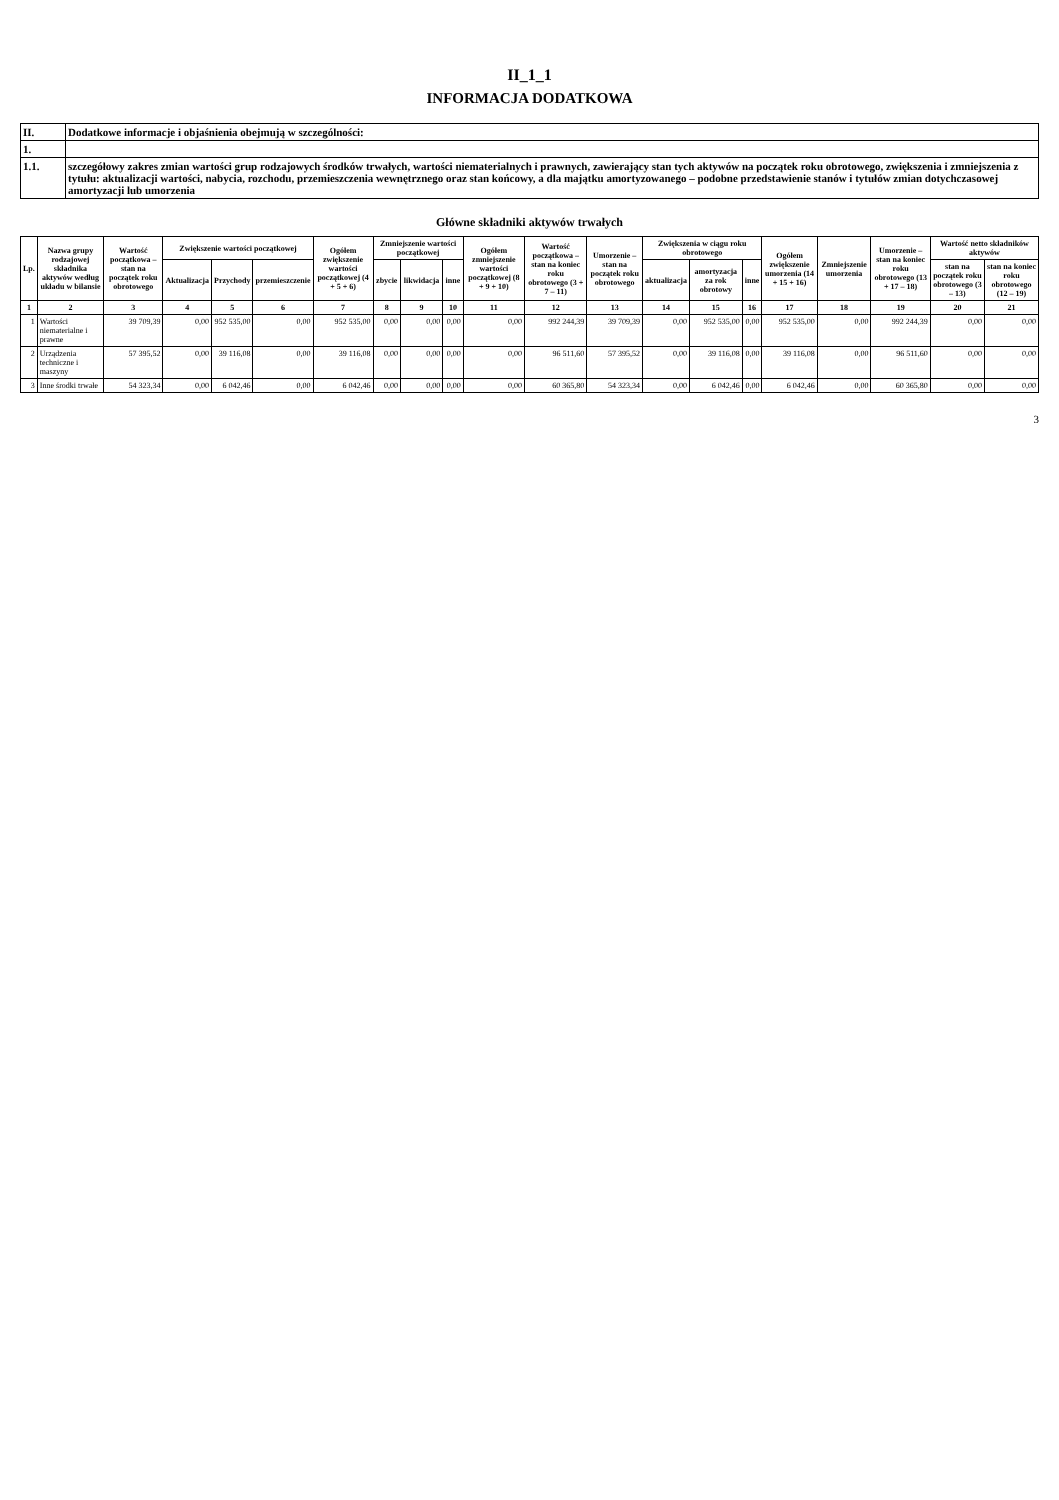II_1_1
INFORMACJA DODATKOWA
| II. | Dodatkowe informacje i objaśnienia obejmują w szczególności: |
| 1. | |
| 1.1. | szczegółowy zakres zmian wartości grup rodzajowych środków trwałych, wartości niematerialnych i prawnych, zawierający stan tych aktywów na początek roku obrotowego, zwiększenia i zmniejszenia z tytułu: aktualizacji wartości, nabycia, rozchodu, przemieszczenia wewnętrznego oraz stan końcowy, a dla majątku amortyzowanego – podobne przedstawienie stanów i tytułów zmian dotychczasowej amortyzacji lub umorzenia |
Główne składniki aktywów trwałych
| Lp. | Nazwa grupy rodzajowej składnika aktywów według układu w bilansie | Wartość początkowa – stan na początek roku obrotowego | Zwiększenie wartości początkowej | | | Ogółem zwiększenie wartości początkowej (4 + 5 + 6) | Zmniejszenie wartości początkowej | | | Ogółem zmniejszenie wartości początkowej (8 + 9 + 10) | Wartość początkowa – stan na koniec roku obrotowego (3 + 7 – 11) | Umorzenie – stan na początek roku obrotowego | Zwiększenia w ciągu roku obrotowego | | | Ogółem zwiększenie umorzenia (14 + 15 + 16) | Zmniejszenie umorzenia | Umorzenie – stan na koniec roku obrotowego (13 + 17 – 18) | Wartość netto składników aktywów | |
| --- | --- | --- | --- | --- | --- | --- | --- | --- | --- | --- | --- | --- | --- | --- | --- | --- | --- | --- | --- | --- |
| | | | Aktualizacja | Przychody | przemieszczenie | | zbycie | likwidacja | inne | | | | aktualizacja | amortyzacja za rok obrotowy | inne | | | | stan na początek roku obrotowego (3 – 13) | stan na koniec roku obrotowego (12 – 19) |
| 1 | 2 | 3 | 4 | 5 | 6 | 7 | 8 | 9 | 10 | 11 | 12 | 13 | 14 | 15 | 16 | 17 | 18 | 19 | 20 | 21 |
| 1 | Wartości niematerialne i prawne | 39 709,39 | 0,00 | 952 535,00 | 0,00 | 952 535,00 | 0,00 | 0,00 | 0,00 | 0,00 | 992 244,39 | 39 709,39 | 0,00 | 952 535,00 | 0,00 | 952 535,00 | 0,00 | 992 244,39 | 0,00 | 0,00 |
| 2 | Urządzenia techniczne i maszyny | 57 395,52 | 0,00 | 39 116,08 | 0,00 | 39 116,08 | 0,00 | 0,00 | 0,00 | 0,00 | 96 511,60 | 57 395,52 | 0,00 | 39 116,08 | 0,00 | 39 116,08 | 0,00 | 96 511,60 | 0,00 | 0,00 |
| 3 | Inne środki trwałe | 54 323,34 | 0,00 | 6 042,46 | 0,00 | 6 042,46 | 0,00 | 0,00 | 0,00 | 0,00 | 60 365,80 | 54 323,34 | 0,00 | 6 042,46 | 0,00 | 6 042,46 | 0,00 | 60 365,80 | 0,00 | 0,00 |
3